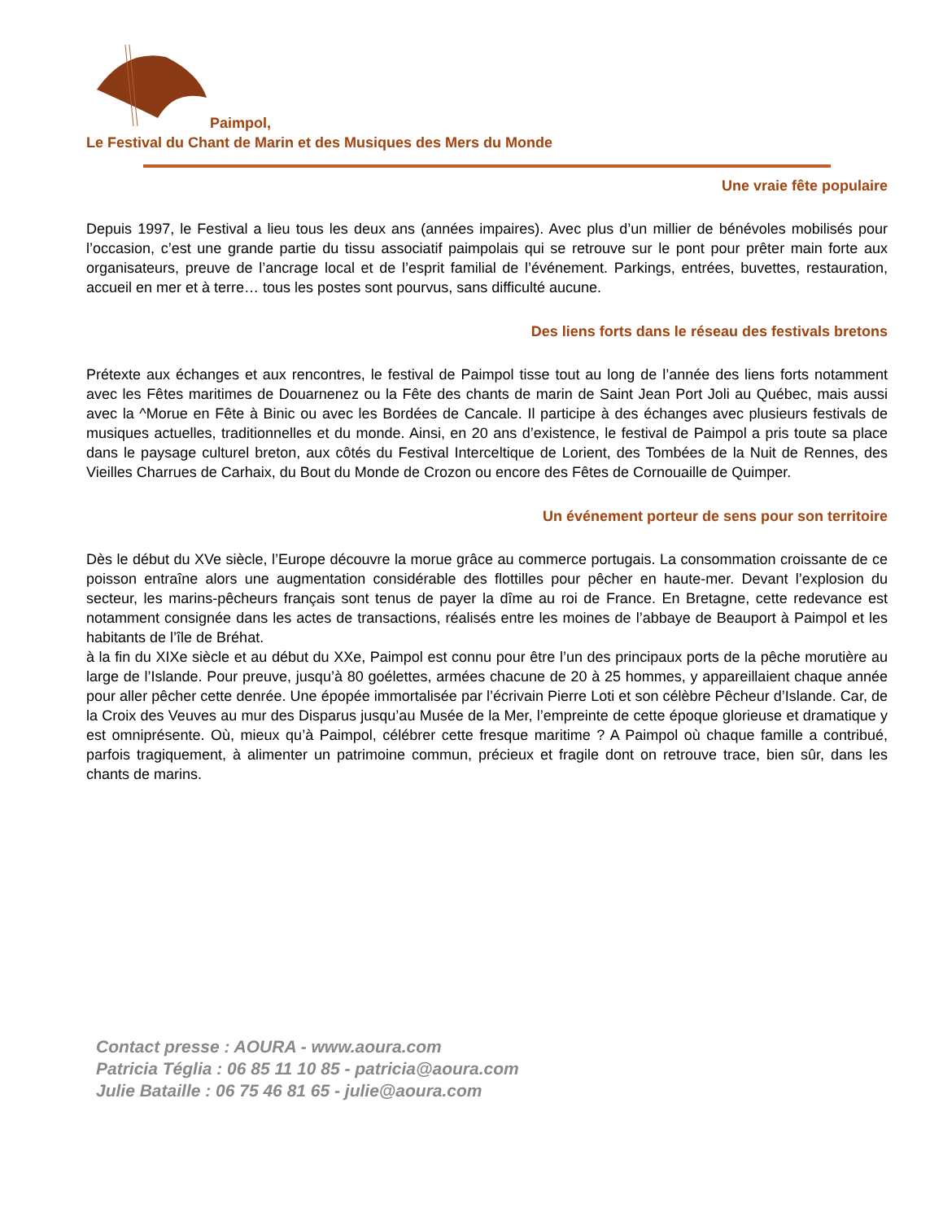Paimpol,
Le Festival du Chant de Marin et des Musiques des Mers du Monde
Une vraie fête populaire
Depuis 1997, le Festival a lieu tous les deux ans (années impaires). Avec plus d’un millier de bénévoles mobilisés pour l’occasion, c’est une grande partie du tissu associatif paimpolais qui se retrouve sur le pont pour prêter main forte aux organisateurs, preuve de l’ancrage local et de l’esprit familial de l’événement. Parkings, entrées, buvettes, restauration, accueil en mer et à terre… tous les postes sont pourvus, sans difficulté aucune.
Des liens forts dans le réseau des festivals bretons
Prétexte aux échanges et aux rencontres, le festival de Paimpol tisse tout au long de l’année des liens forts notamment avec les Fêtes maritimes de Douarnenez ou la Fête des chants de marin de Saint Jean Port Joli au Québec, mais aussi avec la ^Morue en Fête à Binic ou avec les Bordées de Cancale. Il participe à des échanges avec plusieurs festivals de musiques actuelles, traditionnelles et du monde. Ainsi, en 20 ans d’existence, le festival de Paimpol a pris toute sa place dans le paysage culturel breton, aux côtés du Festival Interceltique de Lorient, des Tombées de la Nuit de Rennes, des Vieilles Charrues de Carhaix, du Bout du Monde de Crozon ou encore des Fêtes de Cornouaille de Quimper.
Un événement porteur de sens pour son territoire
Dès le début du XVe siècle, l’Europe découvre la morue grâce au commerce portugais. La consommation croissante de ce poisson entraîne alors une augmentation considérable des flottilles pour pêcher en haute-mer. Devant l’explosion du secteur, les marins-pêcheurs français sont tenus de payer la dîme au roi de France. En Bretagne, cette redevance est notamment consignée dans les actes de transactions, réalisés entre les moines de l’abbaye de Beauport à Paimpol et les habitants de l’île de Bréhat.
à la fin du XIXe siècle et au début du XXe, Paimpol est connu pour être l’un des principaux ports de la pêche morutière au large de l’Islande. Pour preuve, jusqu’à 80 goélettes, armées chacune de 20 à 25 hommes, y appareillaient chaque année pour aller pêcher cette denrée. Une épopée immortalisée par l’écrivain Pierre Loti et son célèbre Pêcheur d’Islande. Car, de la Croix des Veuves au mur des Disparus jusqu’au Musée de la Mer, l’empreinte de cette époque glorieuse et dramatique y est omniprésente. Où, mieux qu’à Paimpol, célébrer cette fresque maritime ? A Paimpol où chaque famille a contribué, parfois tragiquement, à alimenter un patrimoine commun, précieux et fragile dont on retrouve trace, bien sûr, dans les chants de marins.
Contact presse : AOURA - www.aoura.com
Patricia Téglia : 06 85 11 10 85 - patricia@aoura.com
Julie Bataille : 06 75 46 81 65 - julie@aoura.com